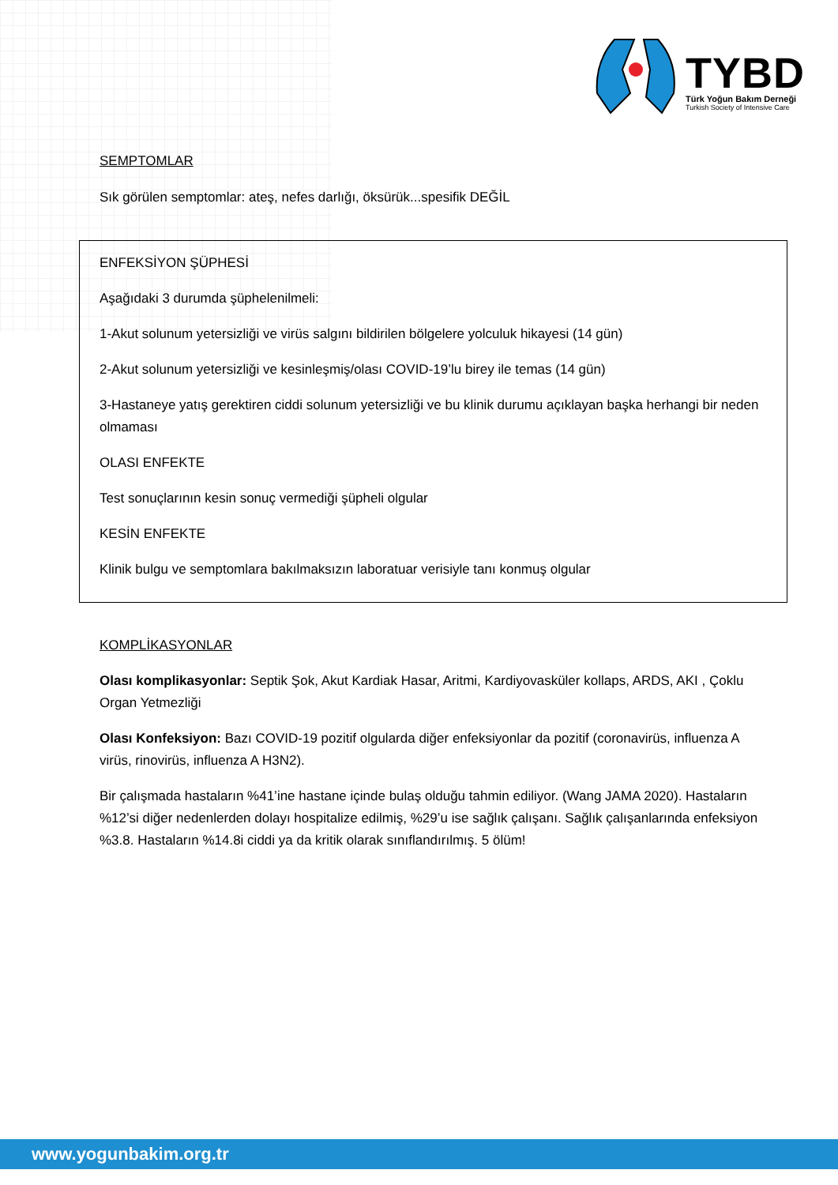TYBD
Türk Yoğun Bakım Derneği
Turkish Society of Intensive Care
SEMPTOMLAR
Sık görülen semptomlar: ateş, nefes darlığı, öksürük...spesifik DEĞİL
ENFEKSİYON ŞÜPHESİ
Aşağıdaki 3 durumda şüphelenilmeli:
1-Akut solunum yetersizliği ve virüs salgını bildirilen bölgelere yolculuk hikayesi (14 gün)
2-Akut solunum yetersizliği ve kesinleşmiş/olası COVID-19’lu birey ile temas (14 gün)
3-Hastaneye yatış gerektiren ciddi solunum yetersizliği ve bu klinik durumu açıklayan başka herhangi bir neden olmaması
OLASI ENFEKTE
Test sonuçlarının kesin sonuç vermediği şüpheli olgular
KESİN ENFEKTE
Klinik bulgu ve semptomlara bakılmaksızın laboratuar verisiyle tanı konmuş olgular
KOMPLİKASYONLAR
Olası komplikasyonlar: Septik Şok, Akut Kardiak Hasar, Aritmi, Kardiyovasküler kollaps, ARDS, AKI , Çoklu Organ Yetmezliği
Olası Konfeksiyon: Bazı COVID-19 pozitif olgularda diğer enfeksiyonlar da pozitif (coronavirüs, influenza A virüs, rinovirüs, influenza A H3N2).
Bir çalışmada hastaların %41’ine hastane içinde bulaş olduğu tahmin ediliyor. (Wang JAMA 2020). Hastaların %12’si diğer nedenlerden dolayı hospitalize edilmiş, %29’u ise sağlık çalışanı. Sağlık çalışanlarında enfeksiyon %3.8. Hastaların %14.8i ciddi ya da kritik olarak sınıflandırılmış. 5 ölüm!
www.yogunbakim.org.tr